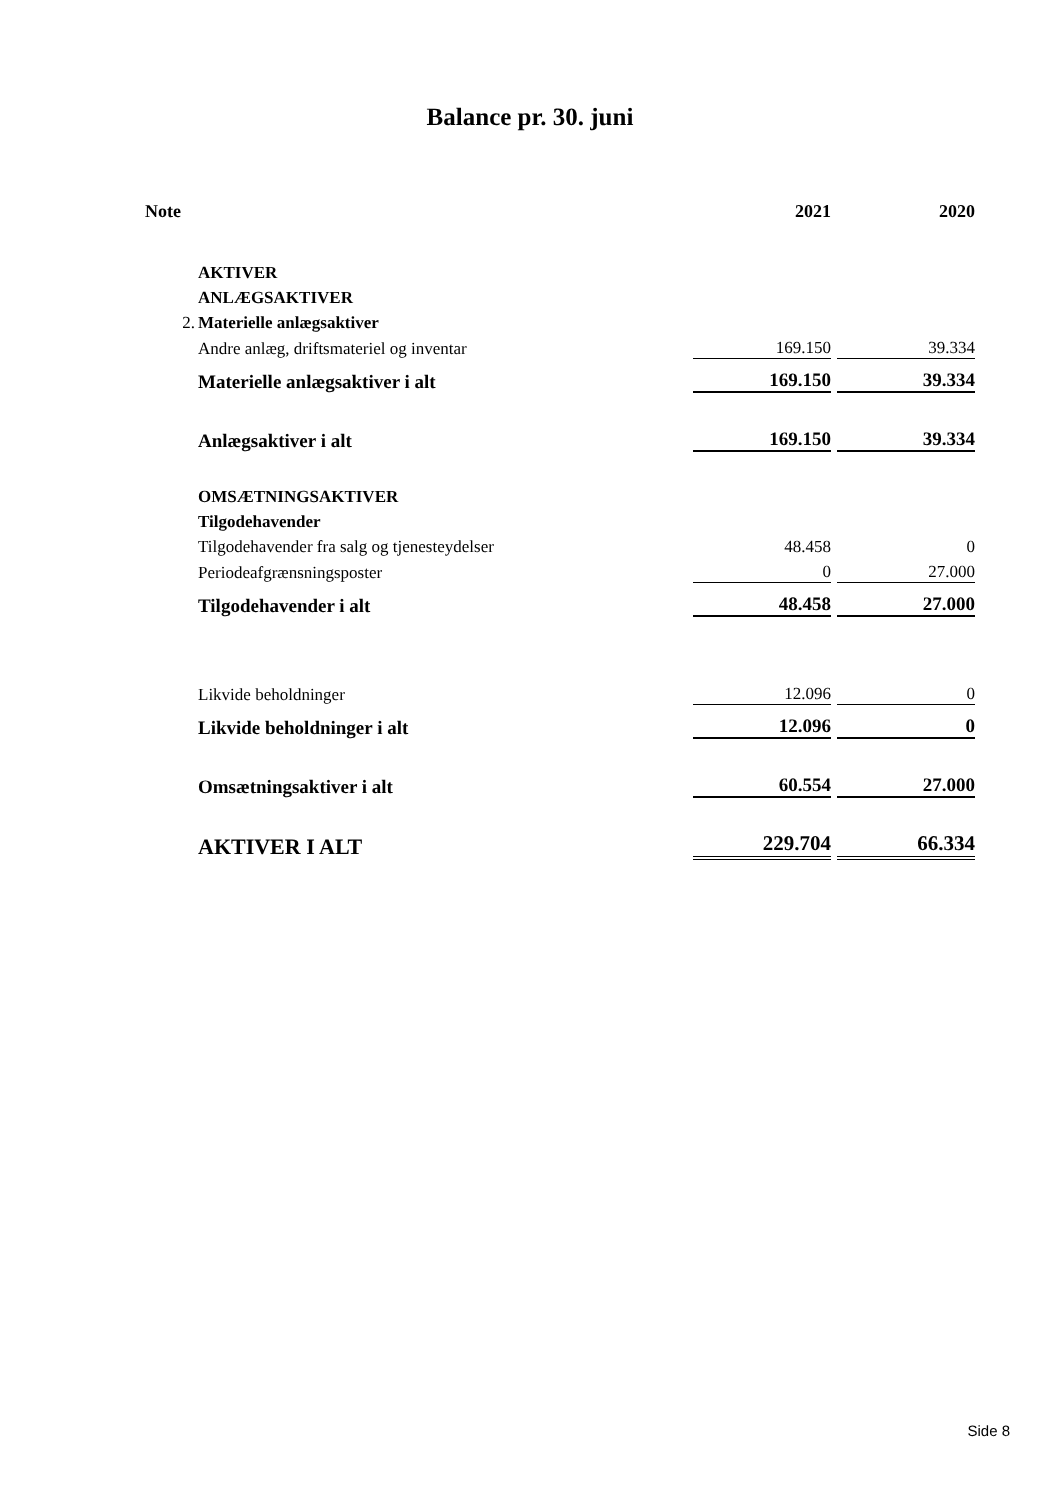Balance pr. 30. juni
| Note | | 2021 | | 2020 |
| --- | --- | --- | --- | --- |
| | AKTIVER | | | |
| | ANLÆGSAKTIVER | | | |
| 2. | Materielle anlægsaktiver | | | |
| | Andre anlæg, driftsmateriel og inventar | 169.150 | | 39.334 |
| | Materielle anlægsaktiver i alt | 169.150 | | 39.334 |
| | Anlægsaktiver i alt | 169.150 | | 39.334 |
| | OMSÆTNINGSAKTIVER | | | |
| | Tilgodehavender | | | |
| | Tilgodehavender fra salg og tjenesteydelser | 48.458 | | 0 |
| | Periodeafgrænsningsposter | 0 | | 27.000 |
| | Tilgodehavender i alt | 48.458 | | 27.000 |
| | Likvide beholdninger | 12.096 | | 0 |
| | Likvide beholdninger i alt | 12.096 | | 0 |
| | Omsætningsaktiver i alt | 60.554 | | 27.000 |
| | AKTIVER I ALT | 229.704 | | 66.334 |
Side 8